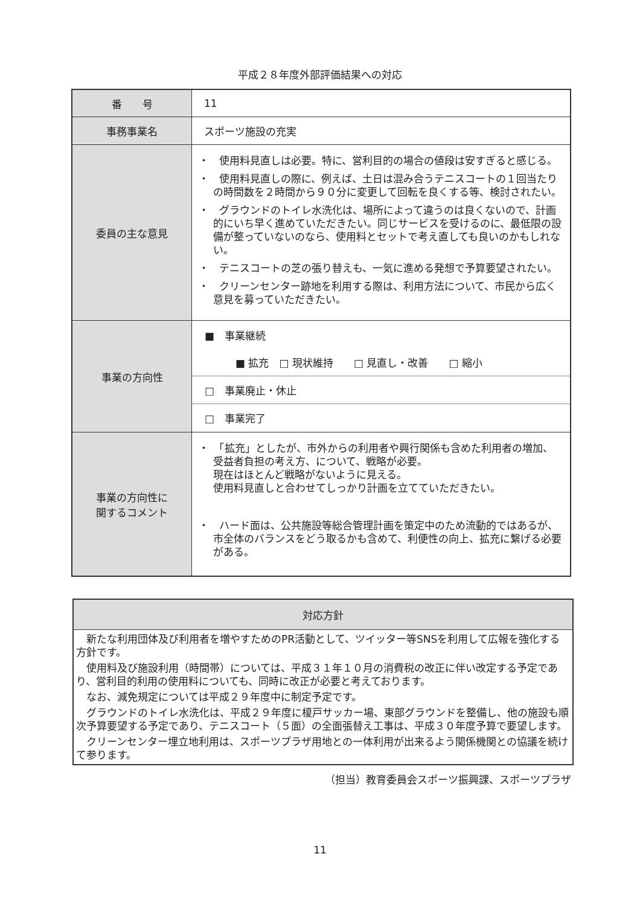平成２８年度外部評価結果への対応
| 番 号 | 11 |
| 事務事業名 | スポーツ施設の充実 |
| 委員の主な意見 | ・ 使用料見直しは必要。特に、営利目的の場合の値段は安すぎると感じる。 ・ 使用料見直しの際に、例えば、土日は混み合うテニスコートの１回当たりの時間数を２時間から９０分に変更して回転を良くする等、検討されたい。 ・ グラウンドのトイレ水洗化は、場所によって違うのは良くないので、計画的にいち早く進めていただきたい。同じサービスを受けるのに、最低限の設備が整っていないのなら、使用料とセットで考え直しても良いのかもしれない。 ・ テニスコートの芝の張り替えも、一気に進める発想で予算要望されたい。 ・ クリーンセンター跡地を利用する際は、利用方法について、市民から広く意見を募っていただきたい。 |
| 事業の方向性 | ■ 事業継続 ■ 拡充 □ 現状維持 □ 見直し・改善 □ 縮小 □ 事業廃止・休止 □ 事業完了 |
| 事業の方向性に 関するコメント | ・ 「拡充」としたが、市外からの利用者や興行関係も含めた利用者の増加、受益者負担の考え方、について、戦略が必要。 現在はほとんど戦略がないように見える。 使用料見直しと合わせてしっかり計画を立てていただきたい。 ・ ハード面は、公共施設等総合管理計画を策定中のため流動的ではあるが、市全体のバランスをどう取るかも含めて、利便性の向上、拡充に繋げる必要がある。 |
対応方針
新たな利用団体及び利用者を増やすためのPR活動として、ツイッター等SNSを利用して広報を強化する方針です。
使用料及び施設利用（時間帯）については、平成３１年１０月の消費税の改正に伴い改定する予定であり、営利目的利用の使用料についても、同時に改正が必要と考えております。
なお、減免規定については平成２９年度中に制定予定です。
グラウンドのトイレ水洗化は、平成２９年度に榎戸サッカー場、東部グラウンドを整備し、他の施設も順次予算要望する予定であり、テニスコート（５面）の全面張替え工事は、平成３０年度予算で要望します。
クリーンセンター埋立地利用は、スポーツプラザ用地との一体利用が出来るよう関係機関との協議を続けて参ります。
（担当）教育委員会スポーツ振興課、スポーツプラザ
11